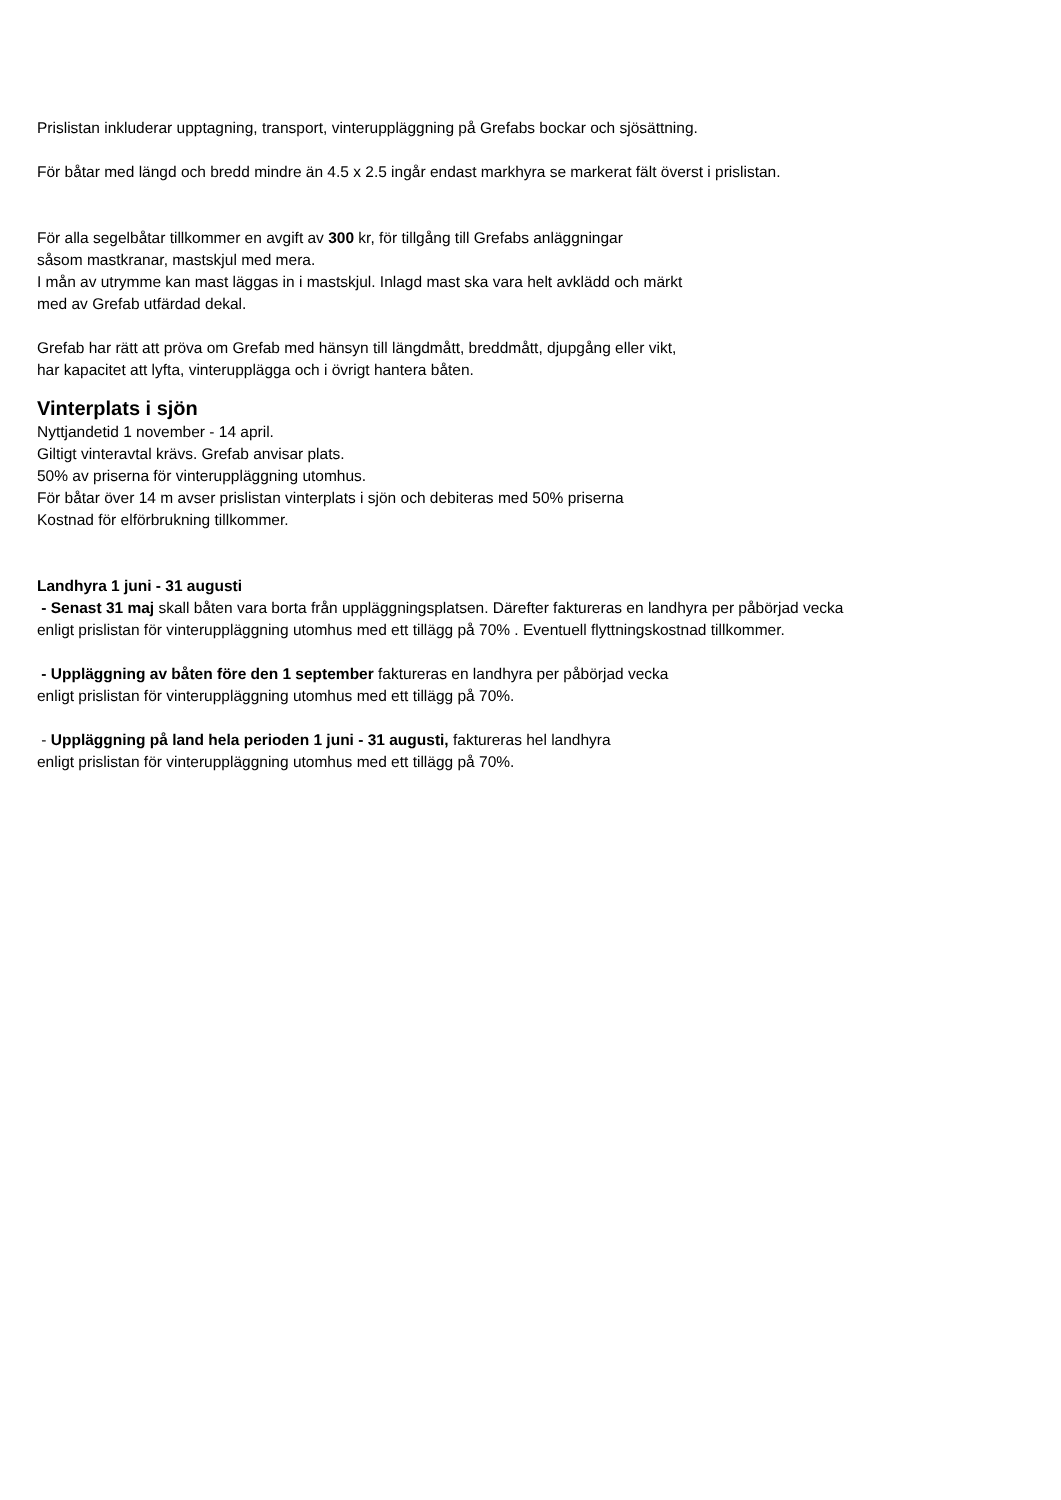Prislistan inkluderar upptagning, transport, vinteruppläggning på Grefabs bockar och sjösättning.
För båtar med längd och bredd mindre än 4.5 x 2.5 ingår endast markhyra se markerat fält överst i prislistan.
För alla segelbåtar tillkommer en avgift av 300 kr, för tillgång till Grefabs anläggningar
såsom mastkranar, mastskjul med mera.
I mån av utrymme kan mast läggas in i mastskjul. Inlagd mast ska vara helt avklädd och märkt
med av Grefab utfärdad dekal.
Grefab har rätt att pröva om Grefab med hänsyn till längdmått, breddmått, djupgång eller vikt,
har kapacitet att lyfta, vinterupplägga och i övrigt hantera båten.
Vinterplats i sjön
Nyttjandetid 1 november - 14 april.
Giltigt vinteravtal krävs. Grefab anvisar plats.
50% av priserna för vinteruppläggning utomhus.
För båtar över 14 m avser prislistan vinterplats i sjön och debiteras med 50% priserna
Kostnad för elförbrukning tillkommer.
Landhyra 1 juni - 31 augusti
- Senast 31 maj skall båten vara borta från uppläggningsplatsen. Därefter faktureras en landhyra per påbörjad vecka
enligt prislistan för vinteruppläggning utomhus med ett tillägg på 70% . Eventuell flyttningskostnad tillkommer.
- Uppläggning av båten före den 1 september faktureras en landhyra per påbörjad vecka
enligt prislistan för vinteruppläggning utomhus med ett tillägg på 70%.
- Uppläggning på land hela perioden 1 juni - 31 augusti, faktureras hel landhyra
enligt prislistan för vinteruppläggning utomhus med ett tillägg på 70%.